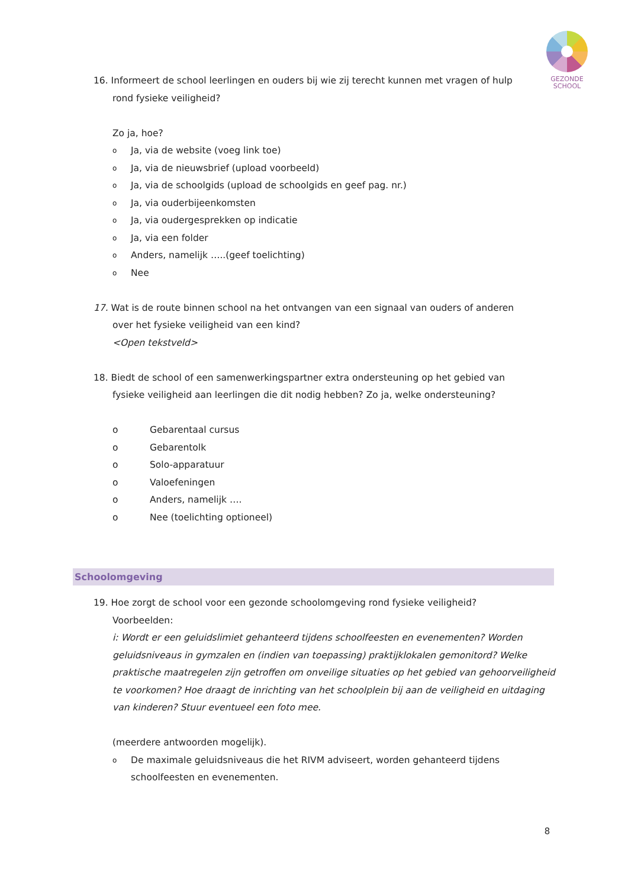GEZONDE
SCHOOL
16. Informeert de school leerlingen en ouders bij wie zij terecht kunnen met vragen of hulp
rond fysieke veiligheid?
Zo ja, hoe?
o Ja, via de website (voeg link toe)
o Ja, via de nieuwsbrief (upload voorbeeld)
o Ja, via de schoolgids (upload de schoolgids en geef pag. nr.)
o Ja, via ouderbijeenkomsten
o Ja, via oudergesprekken op indicatie
o Ja, via een folder
o Anders, namelijk …..(geef toelichting)
o Nee
17. Wat is de route binnen school na het ontvangen van een signaal van ouders of anderen
over het fysieke veiligheid van een kind?
<Open tekstveld>
18. Biedt de school of een samenwerkingspartner extra ondersteuning op het gebied van
fysieke veiligheid aan leerlingen die dit nodig hebben? Zo ja, welke ondersteuning?
o Gebarentaal cursus
o Gebarentolk
o Solo-apparatuur
o Valoefeningen
o Anders, namelijk ….
o Nee (toelichting optioneel)
Schoolomgeving
19. Hoe zorgt de school voor een gezonde schoolomgeving rond fysieke veiligheid?
Voorbeelden:
i: Wordt er een geluidslimiet gehanteerd tijdens schoolfeesten en evenementen? Worden geluidsniveaus in gymzalen en (indien van toepassing) praktijklokalen gemonitord? Welke praktische maatregelen zijn getroffen om onveilige situaties op het gebied van gehoorveiligheid te voorkomen? Hoe draagt de inrichting van het schoolplein bij aan de veiligheid en uitdaging van kinderen? Stuur eventueel een foto mee.
(meerdere antwoorden mogelijk).
o De maximale geluidsniveaus die het RIVM adviseert, worden gehanteerd tijdens schoolfeesten en evenementen.
8